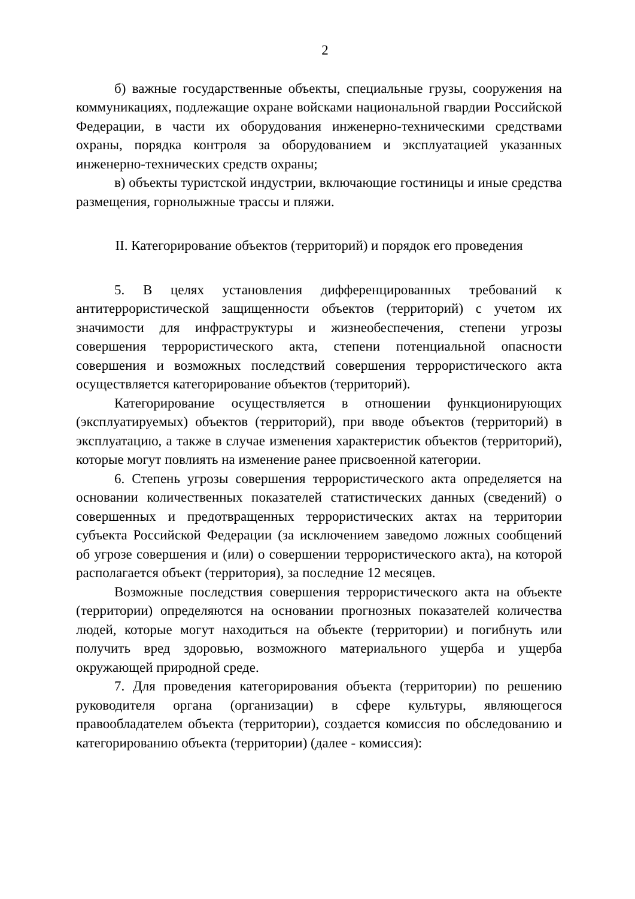2
б) важные государственные объекты, специальные грузы, сооружения на коммуникациях, подлежащие охране войсками национальной гвардии Российской Федерации, в части их оборудования инженерно-техническими средствами охраны, порядка контроля за оборудованием и эксплуатацией указанных инженерно-технических средств охраны;
в) объекты туристской индустрии, включающие гостиницы и иные средства размещения, горнолыжные трассы и пляжи.
II. Категорирование объектов (территорий) и порядок его проведения
5. В целях установления дифференцированных требований к антитеррористической защищенности объектов (территорий) с учетом их значимости для инфраструктуры и жизнеобеспечения, степени угрозы совершения террористического акта, степени потенциальной опасности совершения и возможных последствий совершения террористического акта осуществляется категорирование объектов (территорий).
Категорирование осуществляется в отношении функционирующих (эксплуатируемых) объектов (территорий), при вводе объектов (территорий) в эксплуатацию, а также в случае изменения характеристик объектов (территорий), которые могут повлиять на изменение ранее присвоенной категории.
6. Степень угрозы совершения террористического акта определяется на основании количественных показателей статистических данных (сведений) о совершенных и предотвращенных террористических актах на территории субъекта Российской Федерации (за исключением заведомо ложных сообщений об угрозе совершения и (или) о совершении террористического акта), на которой располагается объект (территория), за последние 12 месяцев.
Возможные последствия совершения террористического акта на объекте (территории) определяются на основании прогнозных показателей количества людей, которые могут находиться на объекте (территории) и погибнуть или получить вред здоровью, возможного материального ущерба и ущерба окружающей природной среде.
7. Для проведения категорирования объекта (территории) по решению руководителя органа (организации) в сфере культуры, являющегося правообладателем объекта (территории), создается комиссия по обследованию и категорированию объекта (территории) (далее - комиссия):